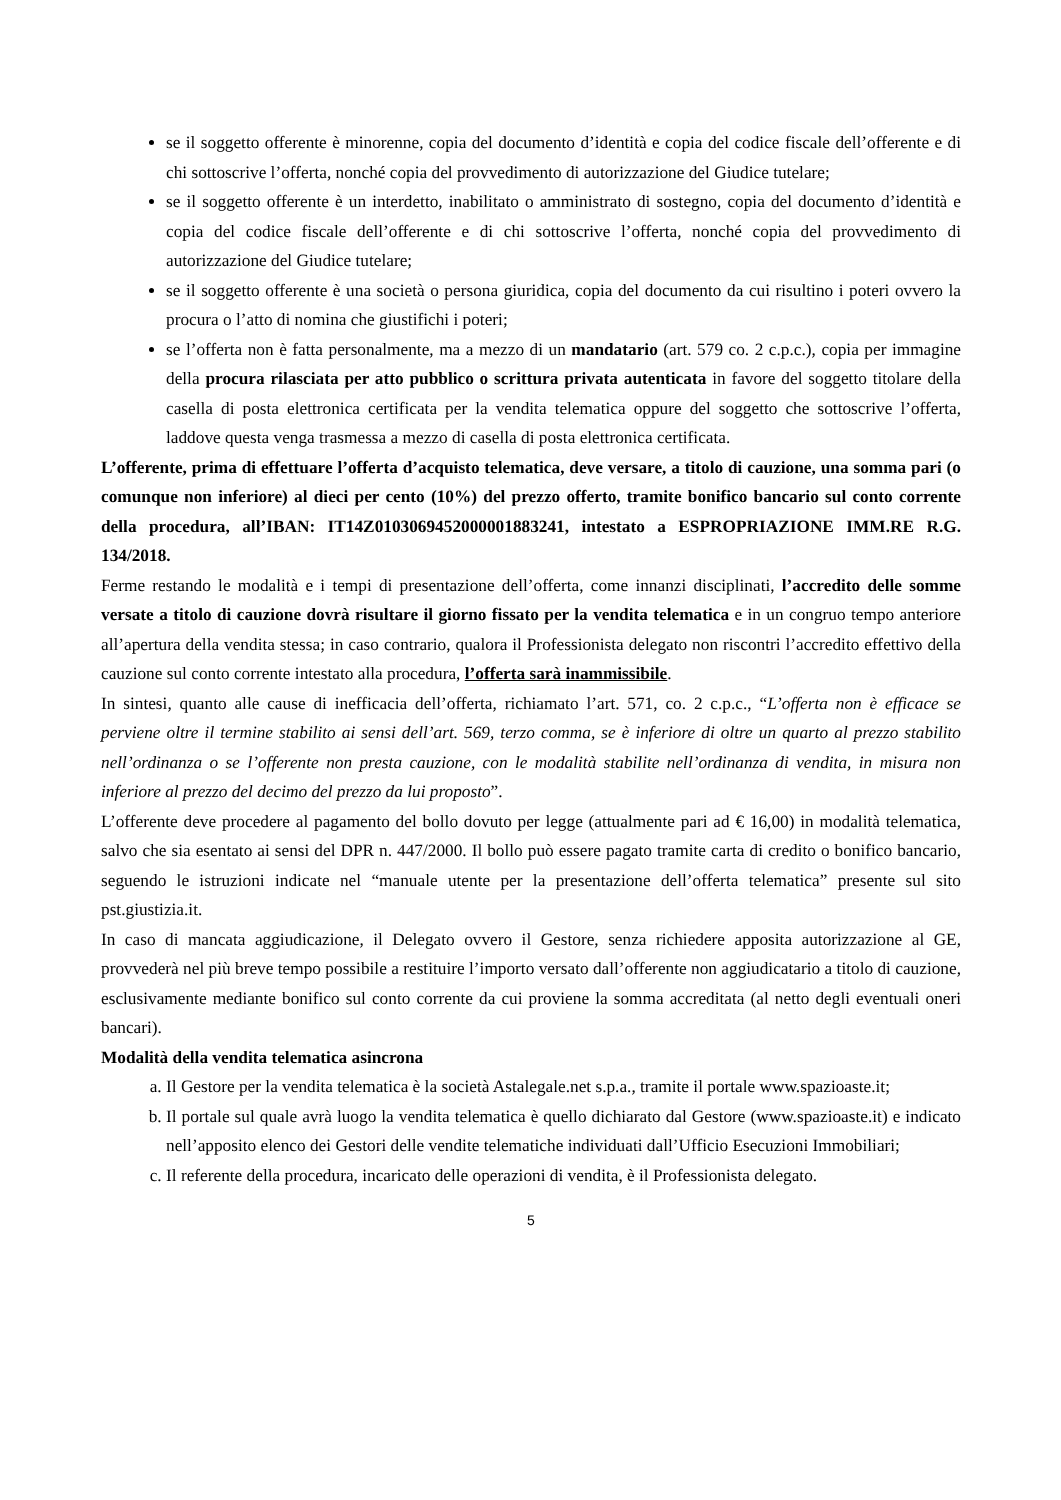se il soggetto offerente è minorenne, copia del documento d’identità e copia del codice fiscale dell’offerente e di chi sottoscrive l’offerta, nonché copia del provvedimento di autorizzazione del Giudice tutelare;
se il soggetto offerente è un interdetto, inabilitato o amministrato di sostegno, copia del documento d’identità e copia del codice fiscale dell’offerente e di chi sottoscrive l’offerta, nonché copia del provvedimento di autorizzazione del Giudice tutelare;
se il soggetto offerente è una società o persona giuridica, copia del documento da cui risultino i poteri ovvero la procura o l’atto di nomina che giustifichi i poteri;
se l’offerta non è fatta personalmente, ma a mezzo di un mandatario (art. 579 co. 2 c.p.c.), copia per immagine della procura rilasciata per atto pubblico o scrittura privata autenticata in favore del soggetto titolare della casella di posta elettronica certificata per la vendita telematica oppure del soggetto che sottoscrive l’offerta, laddove questa venga trasmessa a mezzo di casella di posta elettronica certificata.
L’offerente, prima di effettuare l’offerta d’acquisto telematica, deve versare, a titolo di cauzione, una somma pari (o comunque non inferiore) al dieci per cento (10%) del prezzo offerto, tramite bonifico bancario sul conto corrente della procedura, all’IBAN: IT14Z0103069452000001883241, intestato a ESPROPRIAZIONE IMM.RE R.G. 134/2018.
Ferme restando le modalità e i tempi di presentazione dell’offerta, come innanzi disciplinati, l’accredito delle somme versate a titolo di cauzione dovrà risultare il giorno fissato per la vendita telematica e in un congruo tempo anteriore all’apertura della vendita stessa; in caso contrario, qualora il Professionista delegato non riscontri l’accredito effettivo della cauzione sul conto corrente intestato alla procedura, l’offerta sarà inammissibile.
In sintesi, quanto alle cause di inefficacia dell’offerta, richiamato l’art. 571, co. 2 c.p.c., “L’offerta non è efficace se perviene oltre il termine stabilito ai sensi dell’art. 569, terzo comma, se è inferiore di oltre un quarto al prezzo stabilito nell’ordinanza o se l’offerente non presta cauzione, con le modalità stabilite nell’ordinanza di vendita, in misura non inferiore al prezzo del decimo del prezzo da lui proposto”.
L’offerente deve procedere al pagamento del bollo dovuto per legge (attualmente pari ad € 16,00) in modalità telematica, salvo che sia esentato ai sensi del DPR n. 447/2000. Il bollo può essere pagato tramite carta di credito o bonifico bancario, seguendo le istruzioni indicate nel “manuale utente per la presentazione dell’offerta telematica” presente sul sito pst.giustizia.it.
In caso di mancata aggiudicazione, il Delegato ovvero il Gestore, senza richiedere apposita autorizzazione al GE, provvederà nel più breve tempo possibile a restituire l’importo versato dall’offerente non aggiudicatario a titolo di cauzione, esclusivamente mediante bonifico sul conto corrente da cui proviene la somma accreditata (al netto degli eventuali oneri bancari).
Modalità della vendita telematica asincrona
a. Il Gestore per la vendita telematica è la società Astalegale.net s.p.a., tramite il portale www.spazioaste.it;
b. Il portale sul quale avrà luogo la vendita telematica è quello dichiarato dal Gestore (www.spazioaste.it) e indicato nell’apposito elenco dei Gestori delle vendite telematiche individuati dall’Ufficio Esecuzioni Immobiliari;
c. Il referente della procedura, incaricato delle operazioni di vendita, è il Professionista delegato.
5